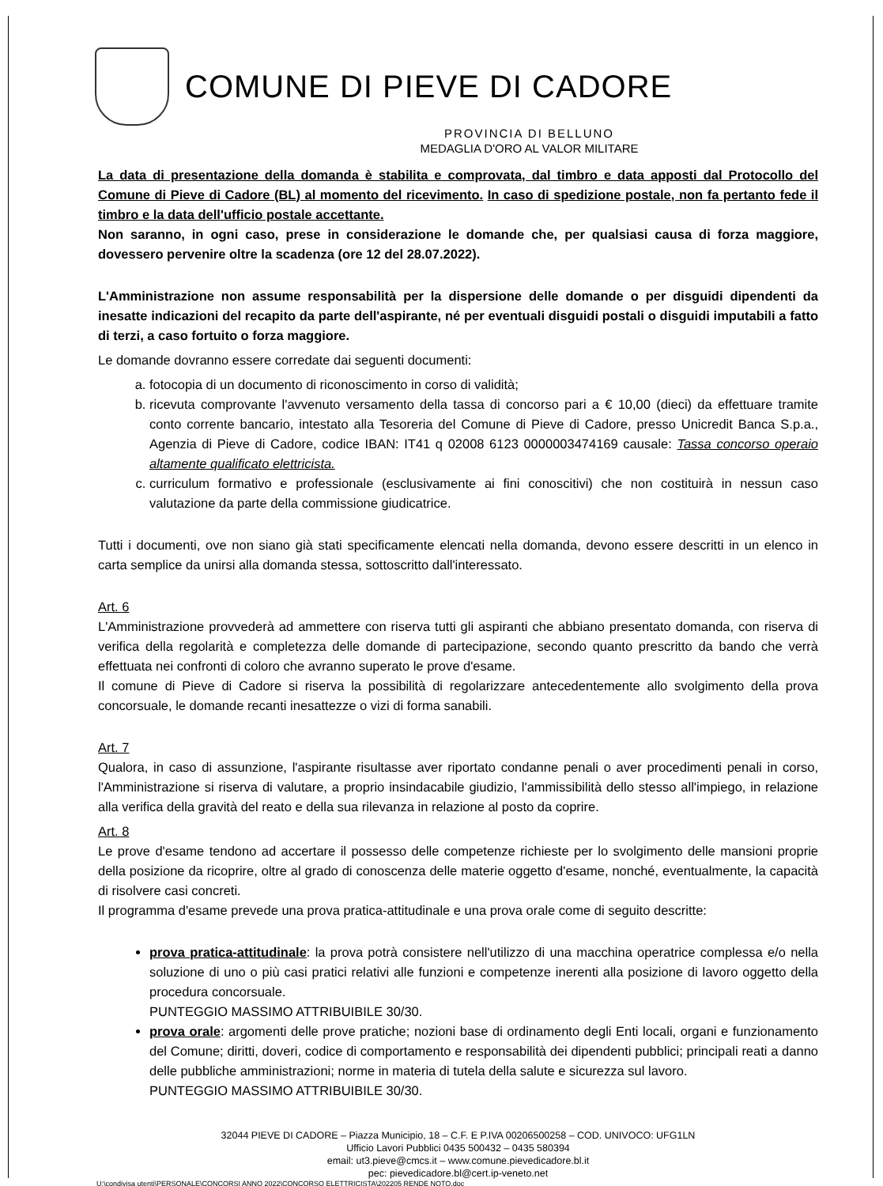COMUNE DI PIEVE DI CADORE
PROVINCIA DI BELLUNO
MEDAGLIA D'ORO AL VALOR MILITARE
La data di presentazione della domanda è stabilita e comprovata, dal timbro e data apposti dal Protocollo del Comune di Pieve di Cadore (BL) al momento del ricevimento. In caso di spedizione postale, non fa pertanto fede il timbro e la data dell'ufficio postale accettante.
Non saranno, in ogni caso, prese in considerazione le domande che, per qualsiasi causa di forza maggiore, dovessero pervenire oltre la scadenza (ore 12 del 28.07.2022).
L'Amministrazione non assume responsabilità per la dispersione delle domande o per disguidi dipendenti da inesatte indicazioni del recapito da parte dell'aspirante, né per eventuali disguidi postali o disguidi imputabili a fatto di terzi, a caso fortuito o forza maggiore.
Le domande dovranno essere corredate dai seguenti documenti:
a. fotocopia di un documento di riconoscimento in corso di validità;
b. ricevuta comprovante l'avvenuto versamento della tassa di concorso pari a € 10,00 (dieci) da effettuare tramite conto corrente bancario, intestato alla Tesoreria del Comune di Pieve di Cadore, presso Unicredit Banca S.p.a., Agenzia di Pieve di Cadore, codice IBAN: IT41 q 02008 6123 0000003474169 causale: Tassa concorso operaio altamente qualificato elettricista.
c. curriculum formativo e professionale (esclusivamente ai fini conoscitivi) che non costituirà in nessun caso valutazione da parte della commissione giudicatrice.
Tutti i documenti, ove non siano già stati specificamente elencati nella domanda, devono essere descritti in un elenco in carta semplice da unirsi alla domanda stessa, sottoscritto dall'interessato.
Art. 6
L'Amministrazione provvederà ad ammettere con riserva tutti gli aspiranti che abbiano presentato domanda, con riserva di verifica della regolarità e completezza delle domande di partecipazione, secondo quanto prescritto da bando che verrà effettuata nei confronti di coloro che avranno superato le prove d'esame.
Il comune di Pieve di Cadore si riserva la possibilità di regolarizzare antecedentemente allo svolgimento della prova concorsuale, le domande recanti inesattezze o vizi di forma sanabili.
Art. 7
Qualora, in caso di assunzione, l'aspirante risultasse aver riportato condanne penali o aver procedimenti penali in corso, l'Amministrazione si riserva di valutare, a proprio insindacabile giudizio, l'ammissibilità dello stesso all'impiego, in relazione alla verifica della gravità del reato e della sua rilevanza in relazione al posto da coprire.
Art. 8
Le prove d'esame tendono ad accertare il possesso delle competenze richieste per lo svolgimento delle mansioni proprie della posizione da ricoprire, oltre al grado di conoscenza delle materie oggetto d'esame, nonché, eventualmente, la capacità di risolvere casi concreti.
Il programma d'esame prevede una prova pratica-attitudinale e una prova orale come di seguito descritte:
prova pratica-attitudinale: la prova potrà consistere nell'utilizzo di una macchina operatrice complessa e/o nella soluzione di uno o più casi pratici relativi alle funzioni e competenze inerenti alla posizione di lavoro oggetto della procedura concorsuale.
PUNTEGGIO MASSIMO ATTRIBUIBILE 30/30.
prova orale: argomenti delle prove pratiche; nozioni base di ordinamento degli Enti locali, organi e funzionamento del Comune; diritti, doveri, codice di comportamento e responsabilità dei dipendenti pubblici; principali reati a danno delle pubbliche amministrazioni; norme in materia di tutela della salute e sicurezza sul lavoro.
PUNTEGGIO MASSIMO ATTRIBUIBILE 30/30.
32044 PIEVE DI CADORE – Piazza Municipio, 18 – C.F. E P.IVA 00206500258 – COD. UNIVOCO: UFG1LN
Ufficio Lavori Pubblici 0435 500432 – 0435 580394
email: ut3.pieve@cmcs.it – www.comune.pievedicadore.bl.it
pec: pievedicadore.bl@cert.ip-veneto.net
U:\condivisa utenti\PERSONALE\CONCORSI ANNO 2022\CONCORSO ELETTRICISTA\202205 RENDE NOTO.doc